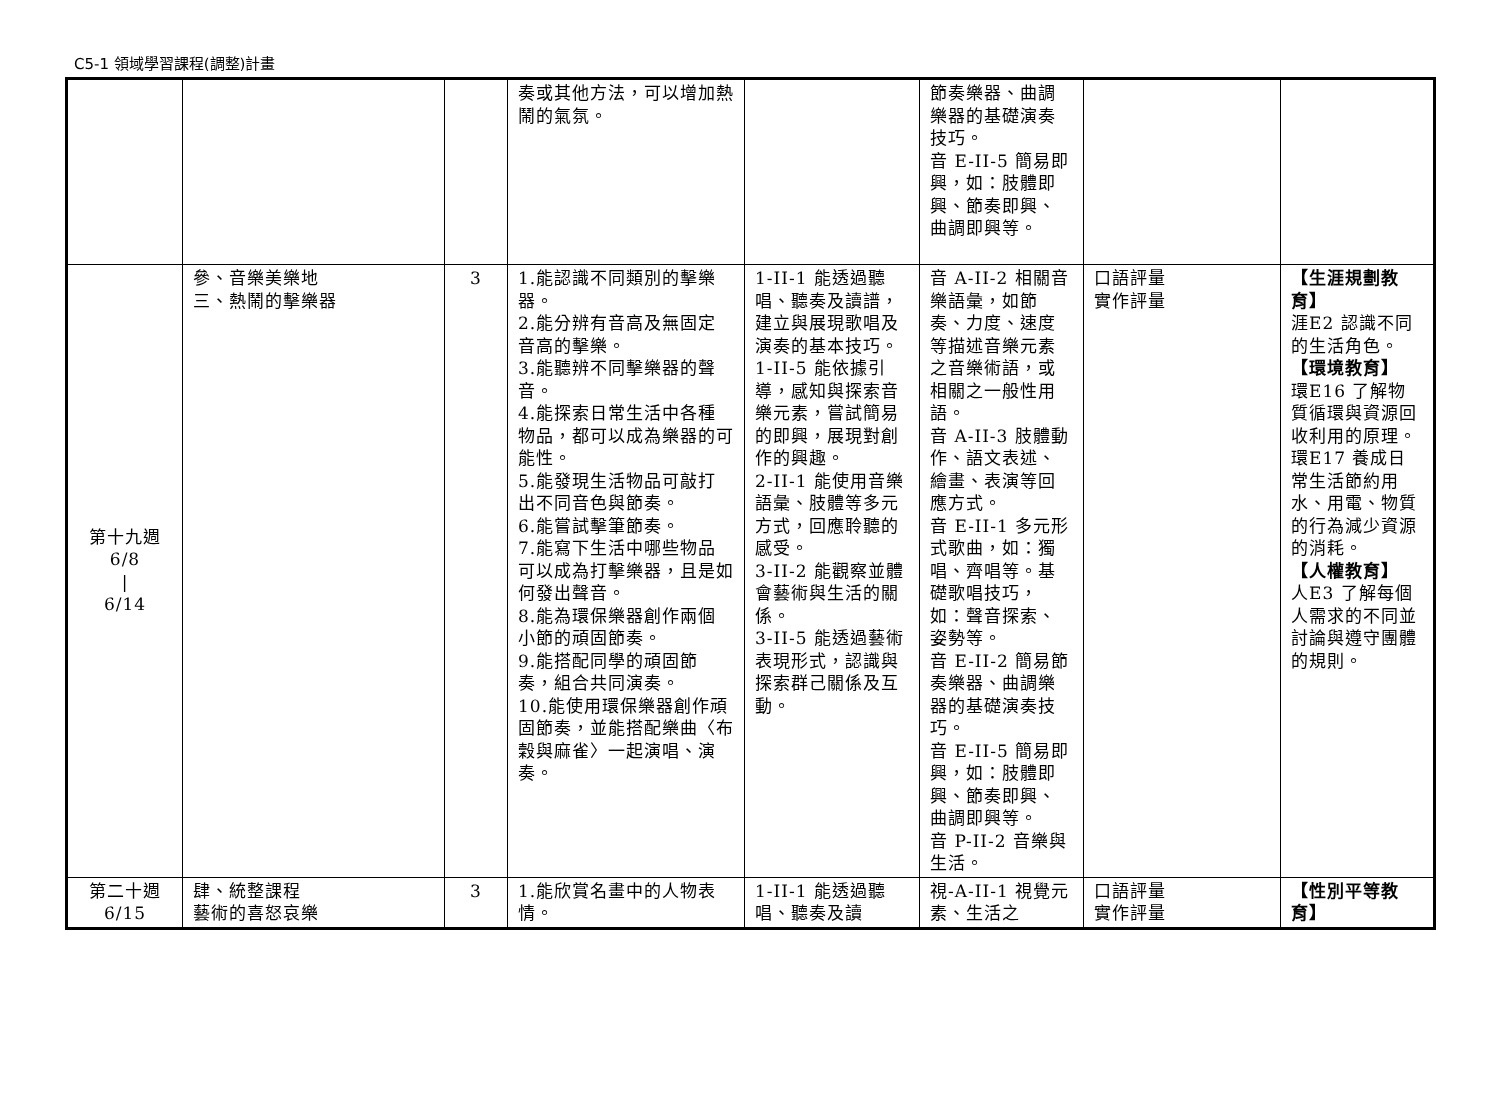C5-1 領域學習課程(調整)計畫
| | | | 奏或其他方法，可以增加熱鬧的氣氛。 | | 節奏樂器、曲調樂器的基礎演奏技巧。 音 E-II-5 簡易即興，如：肢體即興、節奏即興、曲調即興等。 | | |
| 第十九週 6/8 / 6/14 | 參、音樂美樂地 三、熱鬧的擊樂器 | 3 | 1.能認識不同類別的擊樂器。 2.能分辨有音高及無固定音高的擊樂。 3.能聽辨不同擊樂器的聲音。 4.能探索日常生活中各種物品，都可以成為樂器的可能性。 5.能發現生活物品可敲打出不同音色與節奏。 6.能嘗試擊筆節奏。 7.能寫下生活中哪些物品可以成為打擊樂器，且是如何發出聲音。 8.能為環保樂器創作兩個小節的頑固節奏。 9.能搭配同學的頑固節奏，組合共同演奏。 10.能使用環保樂器創作頑固節奏，並能搭配樂曲〈布穀與麻雀〉一起演唱、演奏。 | 1-II-1 能透過聽唱、聽奏及讀譜，建立與展現歌唱及演奏的基本技巧。 1-II-5 能依據引導，感知與探索音樂元素，嘗試簡易的即興，展現對創作的興趣。 2-II-1 能使用音樂語彙、肢體等多元方式，回應聆聽的感受。 3-II-2 能觀察並體會藝術與生活的關係。 3-II-5 能透過藝術表現形式，認識與探索群己關係及互動。 | 音 A-II-2 相關音樂語彙，如節奏、力度、速度等描述音樂元素之音樂術語，或相關之一般性用語。 音 A-II-3 肢體動作、語文表述、繪畫、表演等回應方式。 音 E-II-1 多元形式歌曲，如：獨唱、齊唱等。基礎歌唱技巧，如：聲音探索、姿勢等。 音 E-II-2 簡易節奏樂器、曲調樂器的基礎演奏技巧。 音 E-II-5 簡易即興，如：肢體即興、節奏即興、曲調即興等。 音 P-II-2 音樂與生活。 | 口語評量 實作評量 | 【生涯規劃教育】 涯E2 認識不同的生活角色。 【環境教育】 環E16 了解物質循環與資源回收利用的原理。 環E17 養成日常生活節約用水、用電、物質的行為減少資源的消耗。 【人權教育】 人E3 了解每個人需求的不同並討論與遵守團體的規則。 |
| 第二十週 6/15 | 肆、統整課程 藝術的喜怒哀樂 | 3 | 1.能欣賞名畫中的人物表情。 | 1-II-1 能透過聽唱、聽奏及讀 | 視-A-II-1 視覺元素、生活之 | 口語評量 實作評量 | 【性別平等教育】 |